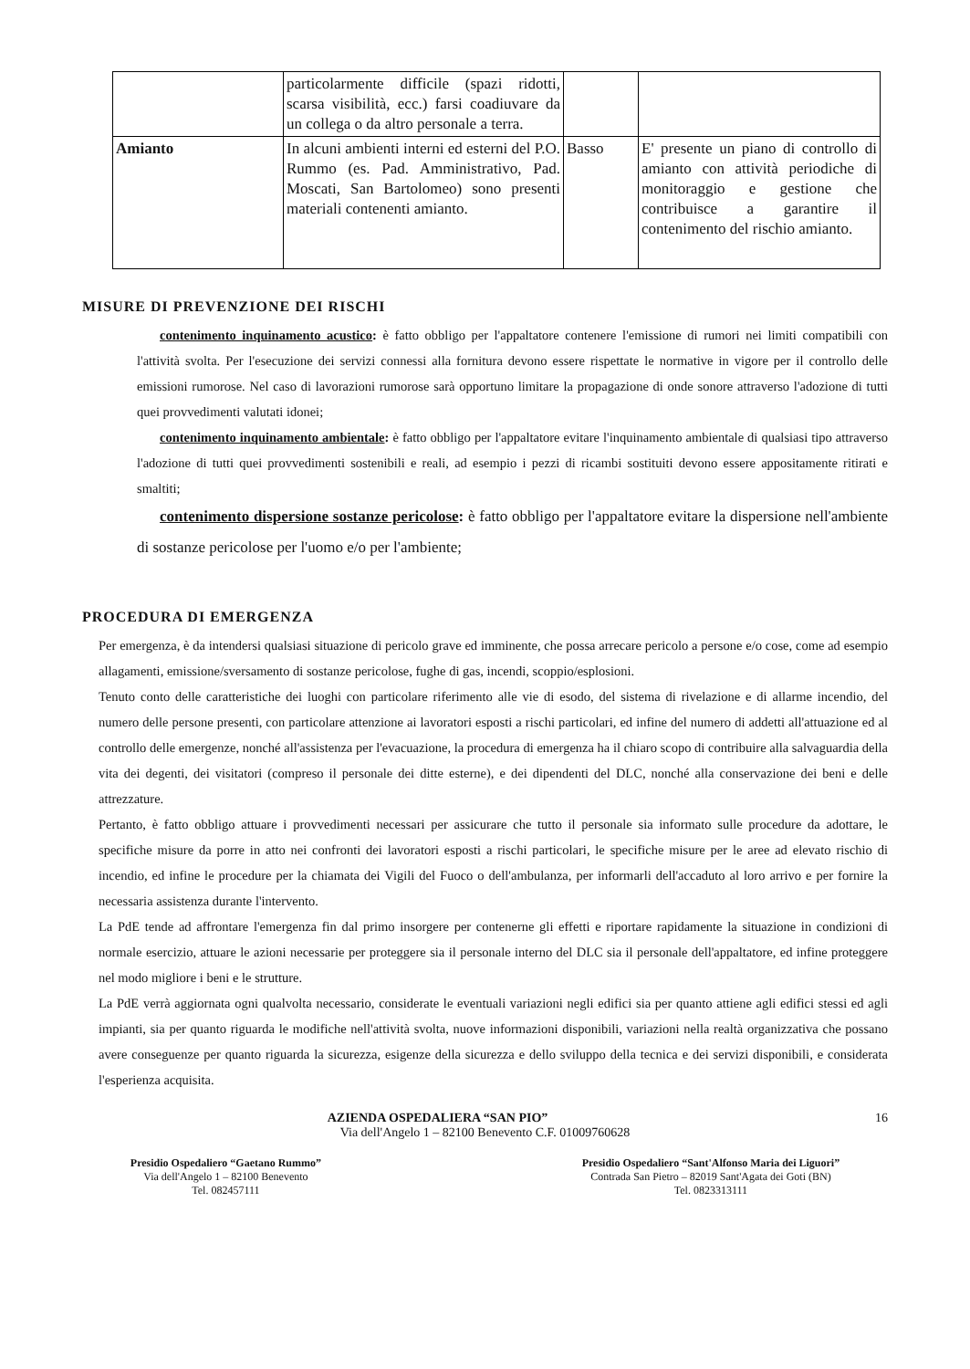| | particolarmente difficile (spazi ridotti, scarsa visibilità, ecc.) farsi coadiuvare da un collega o da altro personale a terra. | | |
| Amianto | In alcuni ambienti interni ed esterni del P.O. Rummo (es. Pad. Amministrativo, Pad. Moscati, San Bartolomeo) sono presenti materiali contenenti amianto. | Basso | E' presente un piano di controllo di amianto con attività periodiche di monitoraggio e gestione che contribuisce a garantire il contenimento del rischio amianto. |
MISURE DI PREVENZIONE DEI RISCHI
contenimento inquinamento acustico: è fatto obbligo per l'appaltatore contenere l'emissione di rumori nei limiti compatibili con l'attività svolta. Per l'esecuzione dei servizi connessi alla fornitura devono essere rispettate le normative in vigore per il controllo delle emissioni rumorose. Nel caso di lavorazioni rumorose sarà opportuno limitare la propagazione di onde sonore attraverso l'adozione di tutti quei provvedimenti valutati idonei;
contenimento inquinamento ambientale: è fatto obbligo per l'appaltatore evitare l'inquinamento ambientale di qualsiasi tipo attraverso l'adozione di tutti quei provvedimenti sostenibili e reali, ad esempio i pezzi di ricambi sostituiti devono essere appositamente ritirati e smaltiti;
contenimento dispersione sostanze pericolose: è fatto obbligo per l'appaltatore evitare la dispersione nell'ambiente di sostanze pericolose per l'uomo e/o per l'ambiente;
PROCEDURA DI EMERGENZA
Per emergenza, è da intendersi qualsiasi situazione di pericolo grave ed imminente, che possa arrecare pericolo a persone e/o cose, come ad esempio allagamenti, emissione/sversamento di sostanze pericolose, fughe di gas, incendi, scoppio/esplosioni.
Tenuto conto delle caratteristiche dei luoghi con particolare riferimento alle vie di esodo, del sistema di rivelazione e di allarme incendio, del numero delle persone presenti, con particolare attenzione ai lavoratori esposti a rischi particolari, ed infine del numero di addetti all'attuazione ed al controllo delle emergenze, nonché all'assistenza per l'evacuazione, la procedura di emergenza ha il chiaro scopo di contribuire alla salvaguardia della vita dei degenti, dei visitatori (compreso il personale dei ditte esterne), e dei dipendenti del DLC, nonché alla conservazione dei beni e delle attrezzature.
Pertanto, è fatto obbligo attuare i provvedimenti necessari per assicurare che tutto il personale sia informato sulle procedure da adottare, le specifiche misure da porre in atto nei confronti dei lavoratori esposti a rischi particolari, le specifiche misure per le aree ad elevato rischio di incendio, ed infine le procedure per la chiamata dei Vigili del Fuoco o dell'ambulanza, per informarli dell'accaduto al loro arrivo e per fornire la necessaria assistenza durante l'intervento.
La PdE tende ad affrontare l'emergenza fin dal primo insorgere per contenerne gli effetti e riportare rapidamente la situazione in condizioni di normale esercizio, attuare le azioni necessarie per proteggere sia il personale interno del DLC sia il personale dell'appaltatore, ed infine proteggere nel modo migliore i beni e le strutture.
La PdE verrà aggiornata ogni qualvolta necessario, considerate le eventuali variazioni negli edifici sia per quanto attiene agli edifici stessi ed agli impianti, sia per quanto riguarda le modifiche nell'attività svolta, nuove informazioni disponibili, variazioni nella realtà organizzativa che possano avere conseguenze per quanto riguarda la sicurezza, esigenze della sicurezza e dello sviluppo della tecnica e dei servizi disponibili, e considerata l'esperienza acquisita.
AZIENDA OSPEDALIERA “SAN PIO” 16
Via dell'Angelo 1 – 82100 Benevento C.F. 01009760628
Presidio Ospedaliero “Gaetano Rummo”
Via dell'Angelo 1 – 82100 Benevento
Tel. 082457111
Presidio Ospedaliero “Sant'Alfonso Maria dei Liguori”
Contrada San Pietro – 82019 Sant'Agata dei Goti (BN)
Tel. 0823313111